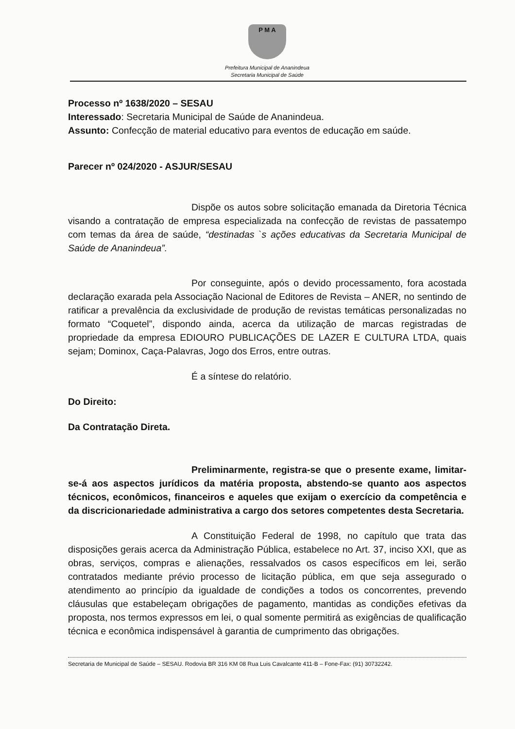P M A
Prefeitura Municipal de Ananindeua
Secretaria Municipal de Saúde
Processo nº 1638/2020 – SESAU
Interessado: Secretaria Municipal de Saúde de Ananindeua.
Assunto: Confecção de material educativo para eventos de educação em saúde.
Parecer nº 024/2020 - ASJUR/SESAU
Dispõe os autos sobre solicitação emanada da Diretoria Técnica visando a contratação de empresa especializada na confecção de revistas de passatempo com temas da área de saúde, “destinadas `s ações educativas da Secretaria Municipal de Saúde de Ananindeua”.
Por conseguinte, após o devido processamento, fora acostada declaração exarada pela Associação Nacional de Editores de Revista – ANER, no sentindo de ratificar a prevalência da exclusividade de produção de revistas temáticas personalizadas no formato “Coquetel”, dispondo ainda, acerca da utilização de marcas registradas de propriedade da empresa EDIOURO PUBLICAÇÕES DE LAZER E CULTURA LTDA, quais sejam; Dominox, Caça-Palavras, Jogo dos Erros, entre outras.
É a síntese do relatório.
Do Direito:
Da Contratação Direta.
Preliminarmente, registra-se que o presente exame, limitar-se-á aos aspectos jurídicos da matéria proposta, abstendo-se quanto aos aspectos técnicos, econômicos, financeiros e aqueles que exijam o exercício da competência e da discricionariedade administrativa a cargo dos setores competentes desta Secretaria.
A Constituição Federal de 1998, no capítulo que trata das disposições gerais acerca da Administração Pública, estabelece no Art. 37, inciso XXI, que as obras, serviços, compras e alienações, ressalvados os casos específicos em lei, serão contratados mediante prévio processo de licitação pública, em que seja assegurado o atendimento ao princípio da igualdade de condições a todos os concorrentes, prevendo cláusulas que estabeleçam obrigações de pagamento, mantidas as condições efetivas da proposta, nos termos expressos em lei, o qual somente permitirá as exigências de qualificação técnica e econômica indispensável à garantia de cumprimento das obrigações.
Secretaria de Municipal de Saúde – SESAU. Rodovia BR 316 KM 08 Rua Luis Cavalcante 411-B – Fone-Fax: (91) 30732242.